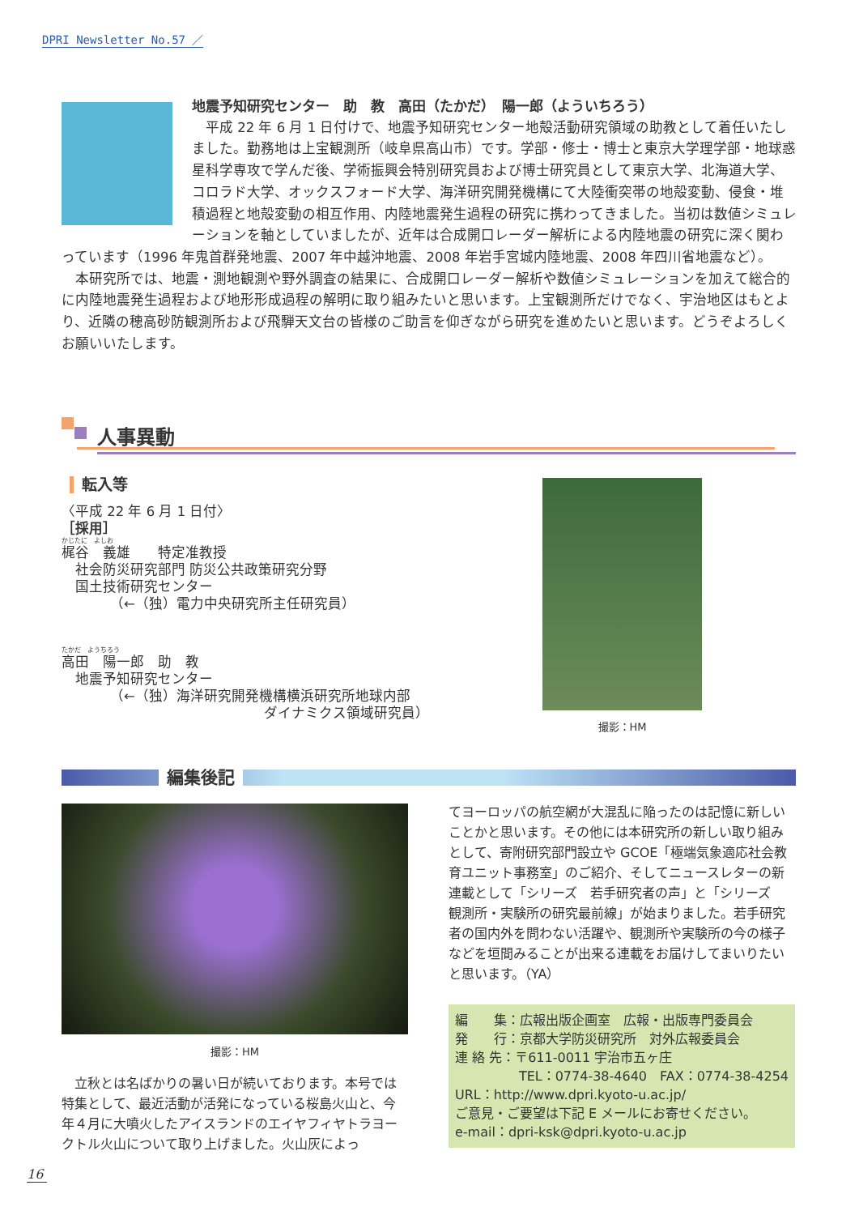DPRI Newsletter No.57 ／
地震予知研究センター　助　教　高田（たかだ）　陽一郎（よういちろう）
　平成 22 年 6 月 1 日付けで、地震予知研究センター地殻活動研究領域の助教として着任いたしました。勤務地は上宝観測所（岐阜県高山市）です。学部・修士・博士と東京大学理学部・地球惑星科学専攻で学んだ後、学術振興会特別研究員および博士研究員として東京大学、北海道大学、コロラド大学、オックスフォード大学、海洋研究開発機構にて大陸衝突帯の地殻変動、侵食・堆積過程と地殻変動の相互作用、内陸地震発生過程の研究に携わってきました。当初は数値シミュレーションを軸としていましたが、近年は合成開口レーダー解析による内陸地震の研究に深く関わっています（1996 年鬼首群発地震、2007 年中越沖地震、2008 年岩手宮城内陸地震、2008 年四川省地震など）。
　本研究所では、地震・測地観測や野外調査の結果に、合成開口レーダー解析や数値シミュレーションを加えて総合的に内陸地震発生過程および地形形成過程の解明に取り組みたいと思います。上宝観測所だけでなく、宇治地区はもとより、近隣の穂高砂防観測所および飛騨天文台の皆様のご助言を仰ぎながら研究を進めたいと思います。どうぞよろしくお願いいたします。
人事異動
転入等
〈平成 22 年 6 月 1 日付〉
［採用］
かじたに　よしお
梶谷　義雄　　特定准教授
　社会防災研究部門 防災公共政策研究分野
　国土技術研究センター
　　　　（←（独）電力中央研究所主任研究員）
たかだ　ようちろう
高田　陽一郎　助　教
　地震予知研究センター
　　　　（←（独）海洋研究開発機構横浜研究所地球内部
ダイナミクス領域研究員）
撮影：HM
編集後記
撮影：HM
　立秋とは名ばかりの暑い日が続いております。本号では特集として、最近活動が活発になっている桜島火山と、今年４月に大噴火したアイスランドのエイヤフィヤトラヨークトル火山について取り上げました。火山灰によっ
てヨーロッパの航空網が大混乱に陥ったのは記憶に新しいことかと思います。その他には本研究所の新しい取り組みとして、寄附研究部門設立や GCOE「極端気象適応社会教育ユニット事務室」のご紹介、そしてニュースレターの新連載として「シリーズ　若手研究者の声」と「シリーズ　観測所・実験所の研究最前線」が始まりました。若手研究者の国内外を問わない活躍や、観測所や実験所の今の様子などを垣間みることが出来る連載をお届けしてまいりたいと思います。（YA）
編　　集：広報出版企画室　広報・出版専門委員会
発　　行：京都大学防災研究所　対外広報委員会
連 絡 先：〒611-0011 宇治市五ヶ庄
TEL：0774-38-4640　FAX：0774-38-4254
URL：http://www.dpri.kyoto-u.ac.jp/
ご意見・ご要望は下記 E メールにお寄せください。
e-mail：dpri-ksk@dpri.kyoto-u.ac.jp
16